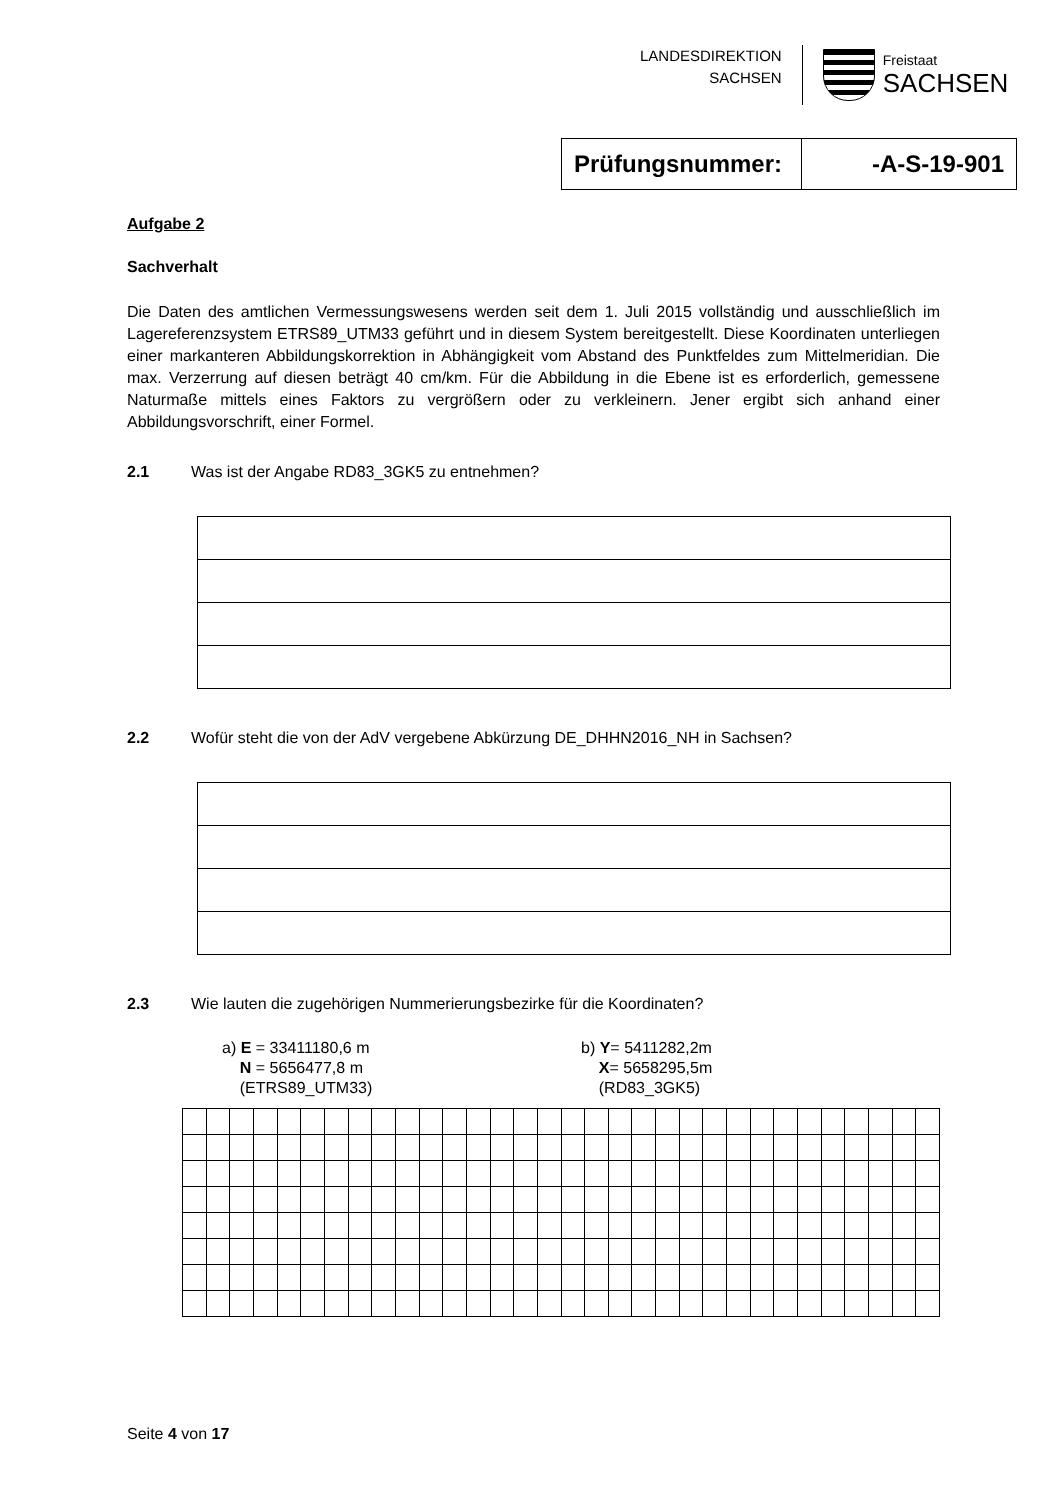LANDESDIREKTION
SACHSEN
Freistaat
SACHSEN
| Prüfungsnummer: | -A-S-19-901 |
Aufgabe 2
Sachverhalt
Die Daten des amtlichen Vermessungswesens werden seit dem 1. Juli 2015 vollständig und ausschließlich im Lagereferenzsystem ETRS89_UTM33 geführt und in diesem System bereitgestellt. Diese Koordinaten unterliegen einer markanteren Abbildungskorrektion in Abhängigkeit vom Abstand des Punktfeldes zum Mittelmeridian. Die max. Verzerrung auf diesen beträgt 40 cm/km. Für die Abbildung in die Ebene ist es erforderlich, gemessene Naturmaße mittels eines Faktors zu vergrößern oder zu verkleinern. Jener ergibt sich anhand einer Abbildungsvorschrift, einer Formel.
2.1 Was ist der Angabe RD83_3GK5 zu entnehmen?
2.2 Wofür steht die von der AdV vergebene Abkürzung DE_DHHN2016_NH in Sachsen?
2.3 Wie lauten die zugehörigen Nummerierungsbezirke für die Koordinaten?
a) E = 33411180,6 m
N = 5656477,8 m
(ETRS89_UTM33)
b) Y= 5411282,2m
X= 5658295,5m
(RD83_3GK5)
Seite 4 von 17